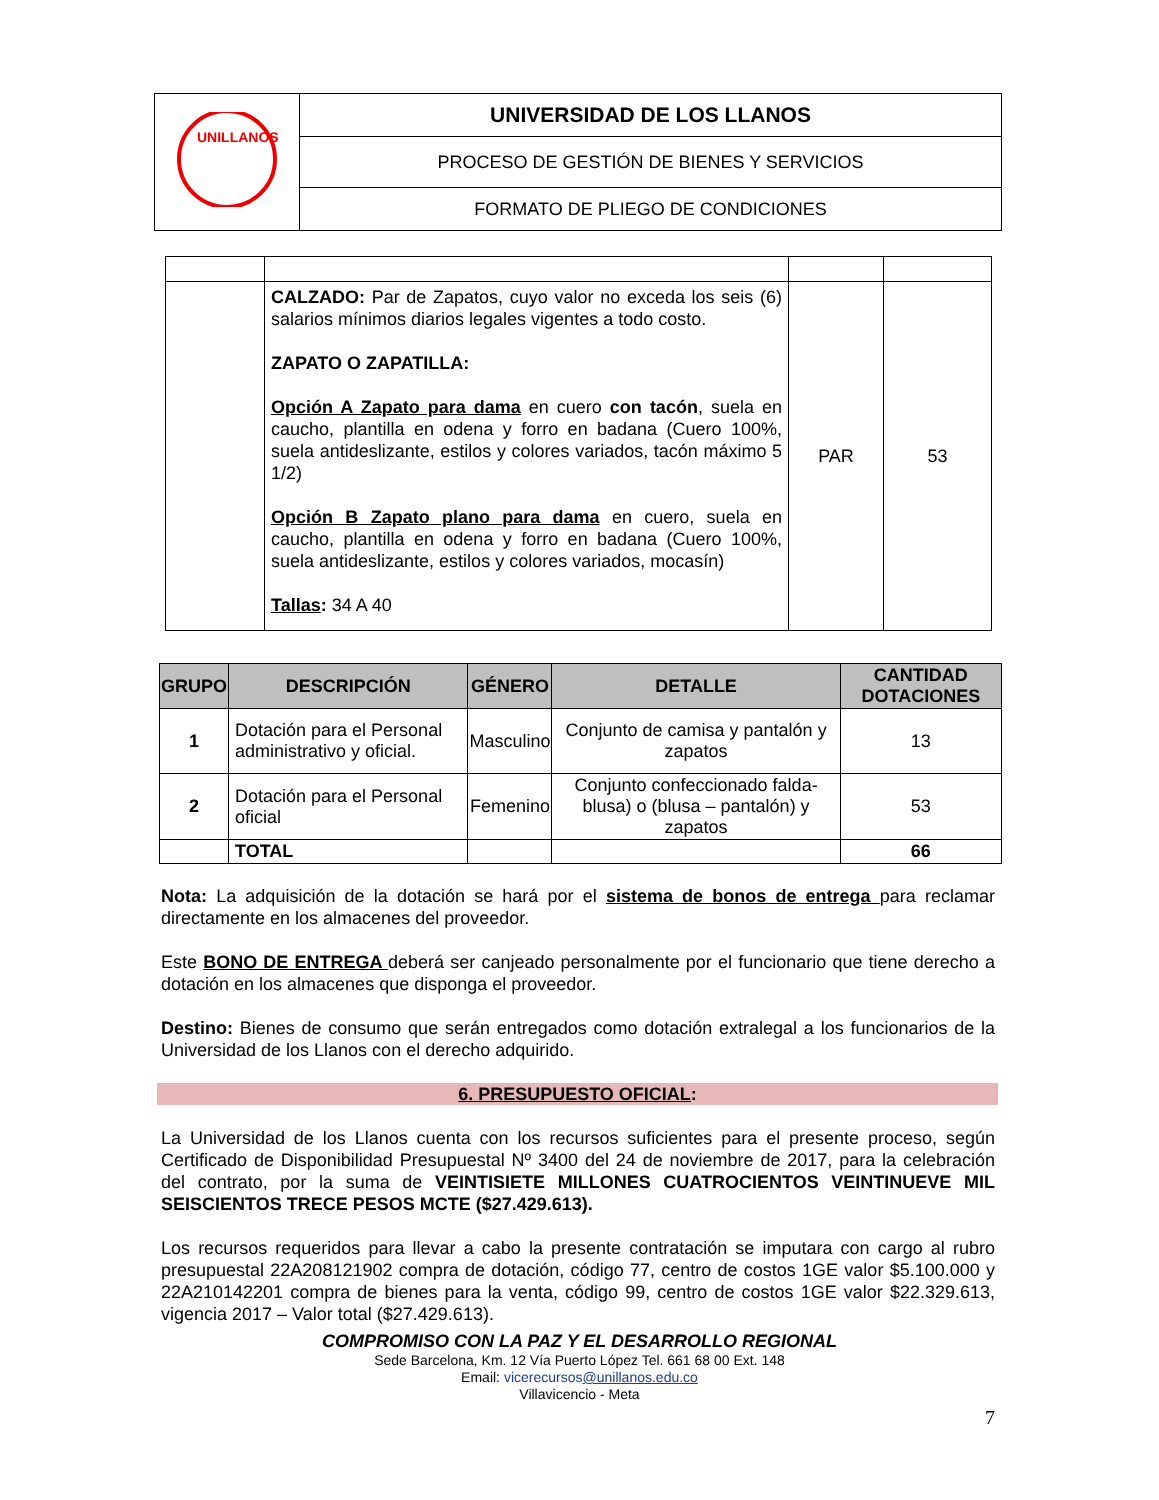| UNILLANOS | UNIVERSIDAD DE LOS LLANOS |
| | PROCESO DE GESTIÓN DE BIENES Y SERVICIOS |
| | FORMATO DE PLIEGO DE CONDICIONES |
| | CALZADO: Par de Zapatos, cuyo valor no exceda los seis (6) salarios mínimos diarios legales vigentes a todo costo. ZAPATO O ZAPATILLA: Opción A Zapato para dama en cuero con tacón , suela en caucho, plantilla en odena y forro en badana (Cuero 100%, suela antideslizante, estilos y colores variados, tacón máximo 5 1/2) Opción B Zapato plano para dama en cuero, suela en caucho, plantilla en odena y forro en badana (Cuero 100%, suela antideslizante, estilos y colores variados, mocasín) Tallas : 34 A 40 | PAR | 53 |
| GRUPO | DESCRIPCIÓN | GÉNERO | DETALLE | CANTIDAD DOTACIONES |
| --- | --- | --- | --- | --- |
| 1 | Dotación para el Personal administrativo y oficial. | Masculino | Conjunto de camisa y pantalón y zapatos | 13 |
| 2 | Dotación para el Personal oficial | Femenino | Conjunto confeccionado falda-blusa) o (blusa – pantalón) y zapatos | 53 |
| | TOTAL | | | 66 |
Nota: La adquisición de la dotación se hará por el sistema de bonos de entrega para reclamar directamente en los almacenes del proveedor.
Este BONO DE ENTREGA deberá ser canjeado personalmente por el funcionario que tiene derecho a dotación en los almacenes que disponga el proveedor.
Destino: Bienes de consumo que serán entregados como dotación extralegal a los funcionarios de la Universidad de los Llanos con el derecho adquirido.
6. PRESUPUESTO OFICIAL:
La Universidad de los Llanos cuenta con los recursos suficientes para el presente proceso, según Certificado de Disponibilidad Presupuestal Nº 3400 del 24 de noviembre de 2017, para la celebración del contrato, por la suma de VEINTISIETE MILLONES CUATROCIENTOS VEINTINUEVE MIL SEISCIENTOS TRECE PESOS MCTE ($27.429.613).
Los recursos requeridos para llevar a cabo la presente contratación se imputara con cargo al rubro presupuestal 22A208121902 compra de dotación, código 77, centro de costos 1GE valor $5.100.000 y 22A210142201 compra de bienes para la venta, código 99, centro de costos 1GE valor $22.329.613, vigencia 2017 – Valor total ($27.429.613).
COMPROMISO CON LA PAZ Y EL DESARROLLO REGIONAL
Sede Barcelona, Km. 12 Vía Puerto López Tel. 661 68 00 Ext. 148
Email: vicerecursos@unillanos.edu.co
Villavicencio - Meta
7